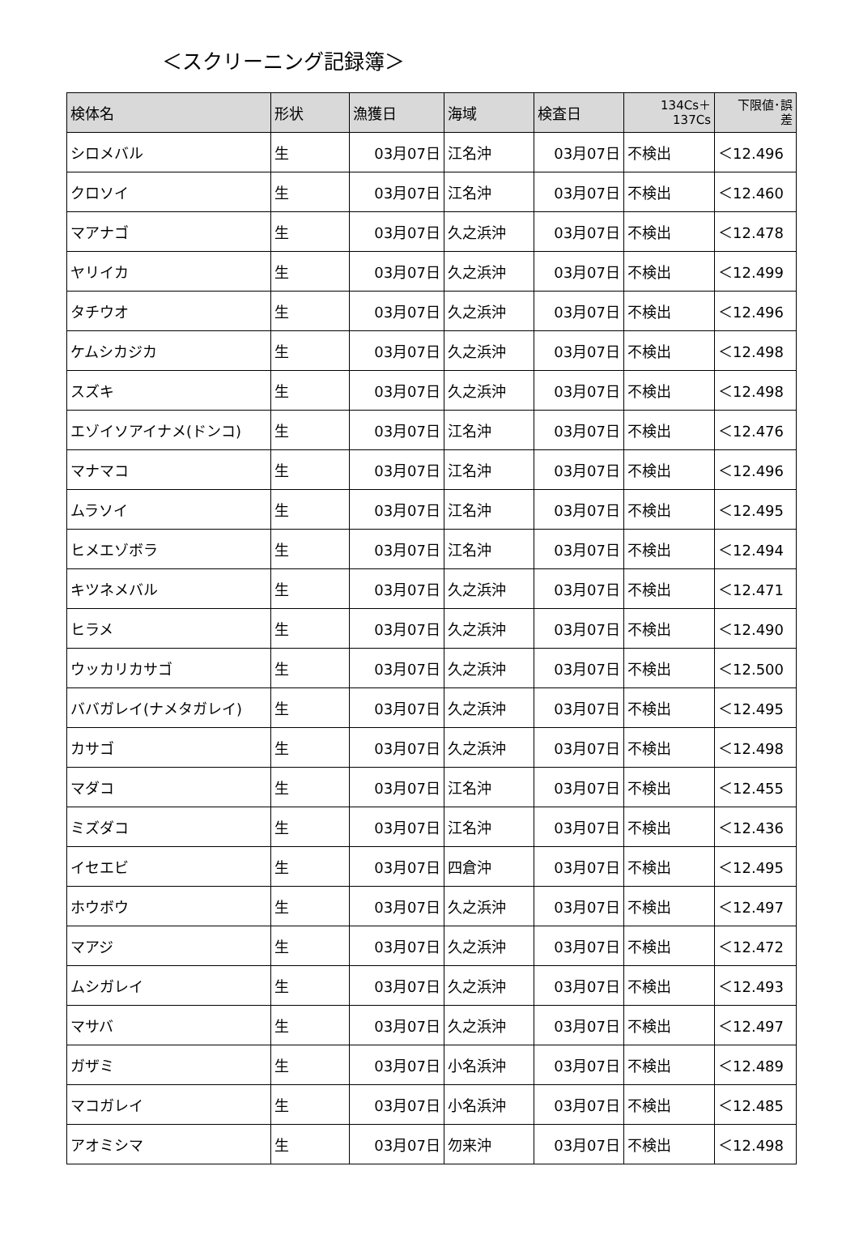＜スクリーニング記録簿＞
| 検体名 | 形状 | 漁獲日 | 海域 | 検査日 | 134Cs＋ 137Cs | 下限値･誤 差 |
| --- | --- | --- | --- | --- | --- | --- |
| シロメバル | 生 | 03月07日 | 江名沖 | 03月07日 | 不検出 | ＜12.496 |
| クロソイ | 生 | 03月07日 | 江名沖 | 03月07日 | 不検出 | ＜12.460 |
| マアナゴ | 生 | 03月07日 | 久之浜沖 | 03月07日 | 不検出 | ＜12.478 |
| ヤリイカ | 生 | 03月07日 | 久之浜沖 | 03月07日 | 不検出 | ＜12.499 |
| タチウオ | 生 | 03月07日 | 久之浜沖 | 03月07日 | 不検出 | ＜12.496 |
| ケムシカジカ | 生 | 03月07日 | 久之浜沖 | 03月07日 | 不検出 | ＜12.498 |
| スズキ | 生 | 03月07日 | 久之浜沖 | 03月07日 | 不検出 | ＜12.498 |
| エゾイソアイナメ(ドンコ) | 生 | 03月07日 | 江名沖 | 03月07日 | 不検出 | ＜12.476 |
| マナマコ | 生 | 03月07日 | 江名沖 | 03月07日 | 不検出 | ＜12.496 |
| ムラソイ | 生 | 03月07日 | 江名沖 | 03月07日 | 不検出 | ＜12.495 |
| ヒメエゾボラ | 生 | 03月07日 | 江名沖 | 03月07日 | 不検出 | ＜12.494 |
| キツネメバル | 生 | 03月07日 | 久之浜沖 | 03月07日 | 不検出 | ＜12.471 |
| ヒラメ | 生 | 03月07日 | 久之浜沖 | 03月07日 | 不検出 | ＜12.490 |
| ウッカリカサゴ | 生 | 03月07日 | 久之浜沖 | 03月07日 | 不検出 | ＜12.500 |
| ババガレイ(ナメタガレイ) | 生 | 03月07日 | 久之浜沖 | 03月07日 | 不検出 | ＜12.495 |
| カサゴ | 生 | 03月07日 | 久之浜沖 | 03月07日 | 不検出 | ＜12.498 |
| マダコ | 生 | 03月07日 | 江名沖 | 03月07日 | 不検出 | ＜12.455 |
| ミズダコ | 生 | 03月07日 | 江名沖 | 03月07日 | 不検出 | ＜12.436 |
| イセエビ | 生 | 03月07日 | 四倉沖 | 03月07日 | 不検出 | ＜12.495 |
| ホウボウ | 生 | 03月07日 | 久之浜沖 | 03月07日 | 不検出 | ＜12.497 |
| マアジ | 生 | 03月07日 | 久之浜沖 | 03月07日 | 不検出 | ＜12.472 |
| ムシガレイ | 生 | 03月07日 | 久之浜沖 | 03月07日 | 不検出 | ＜12.493 |
| マサバ | 生 | 03月07日 | 久之浜沖 | 03月07日 | 不検出 | ＜12.497 |
| ガザミ | 生 | 03月07日 | 小名浜沖 | 03月07日 | 不検出 | ＜12.489 |
| マコガレイ | 生 | 03月07日 | 小名浜沖 | 03月07日 | 不検出 | ＜12.485 |
| アオミシマ | 生 | 03月07日 | 勿来沖 | 03月07日 | 不検出 | ＜12.498 |